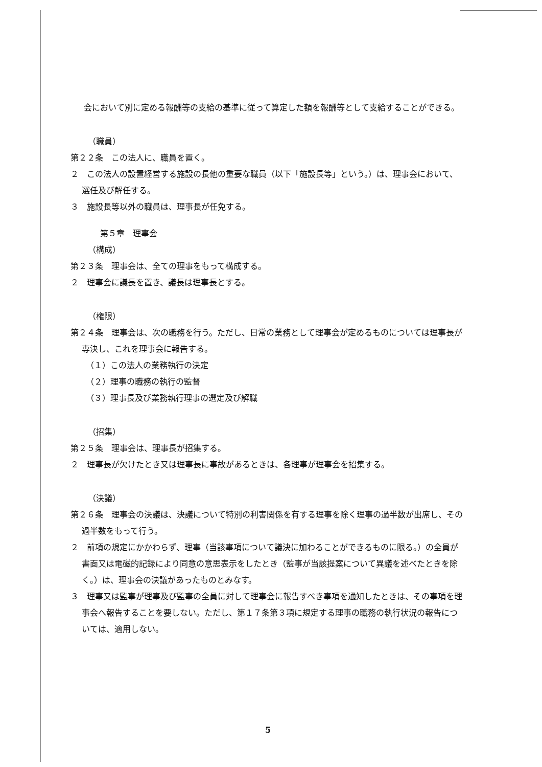会において別に定める報酬等の支給の基準に従って算定した額を報酬等として支給することができる。
（職員）
第２２条　この法人に、職員を置く。
２　この法人の設置経営する施設の長他の重要な職員（以下「施設長等」という。）は、理事会において、選任及び解任する。
３　施設長等以外の職員は、理事長が任免する。
第５章　理事会
（構成）
第２３条　理事会は、全ての理事をもって構成する。
２　理事会に議長を置き、議長は理事長とする。
（権限）
第２４条　理事会は、次の職務を行う。ただし、日常の業務として理事会が定めるものについては理事長が専決し、これを理事会に報告する。
（１）この法人の業務執行の決定
（２）理事の職務の執行の監督
（３）理事長及び業務執行理事の選定及び解職
（招集）
第２５条　理事会は、理事長が招集する。
２　理事長が欠けたとき又は理事長に事故があるときは、各理事が理事会を招集する。
（決議）
第２６条　理事会の決議は、決議について特別の利害関係を有する理事を除く理事の過半数が出席し、その過半数をもって行う。
２　前項の規定にかかわらず、理事（当該事項について議決に加わることができるものに限る。）の全員が書面又は電磁的記録により同意の意思表示をしたとき（監事が当該提案について異議を述べたときを除く。）は、理事会の決議があったものとみなす。
３　理事又は監事が理事及び監事の全員に対して理事会に報告すべき事項を通知したときは、その事項を理事会へ報告することを要しない。ただし、第１７条第３項に規定する理事の職務の執行状況の報告については、適用しない。
5